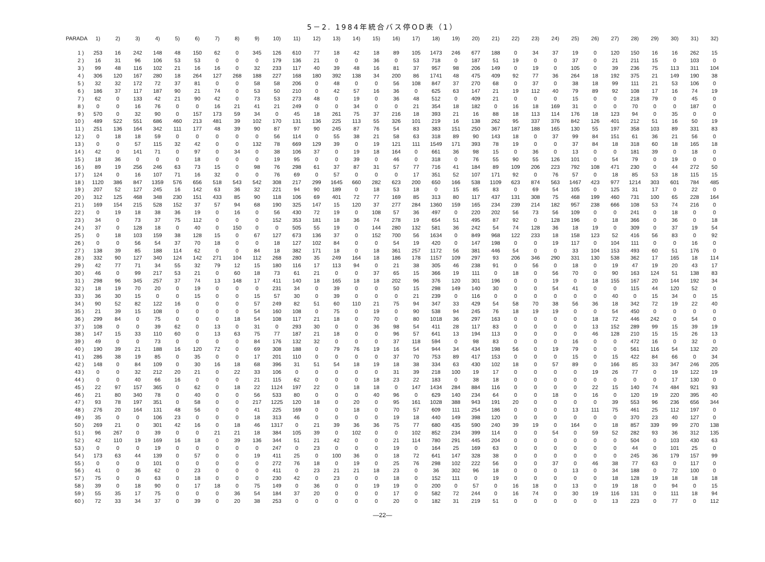5－2. 1984年統合バス停OD表（1）
| PARADA | 1) | 2) | 3) | 4) | 5) | 6) | 7) | 8) | 9) | 10) | 11) | 12) | 13) | 14) | 15) | 16) | 17) | 18) | 19) | 20) | 21) | 22) | 23) | 24) | 25) | 26) | 27) | 28) | 29) | 30) | 31) | 32) |
| --- | --- | --- | --- | --- | --- | --- | --- | --- | --- | --- | --- | --- | --- | --- | --- | --- | --- | --- | --- | --- | --- | --- | --- | --- | --- | --- | --- | --- | --- | --- | --- | --- |
| 1 ) | 253 | 16 | 242 | 148 | 48 | 150 | 62 | 0 | 345 | 126 | 610 | 77 | 18 | 42 | 18 | 89 | 105 | 1473 | 246 | 677 | 188 | 0 | 34 | 37 | 19 | 0 | 120 | 150 | 16 | 16 | 262 | 15 |
| 2 ) | 16 | 31 | 96 | 106 | 53 | 53 | 0 | 0 | 0 | 179 | 136 | 21 | 0 | 0 | 36 | 0 | 53 | 718 | 0 | 187 | 51 | 19 | 0 | 0 | 37 | 0 | 21 | 211 | 15 | 0 | 103 | 0 |
| 3 ) | 99 | 48 | 116 | 102 | 21 | 16 | 16 | 0 | 32 | 233 | 117 | 40 | 39 | 48 | 16 | 81 | 37 | 957 | 98 | 206 | 149 | 0 | 19 | 0 | 105 | 0 | 39 | 236 | 75 | 113 | 311 | 104 |
| 4 ) | 306 | 120 | 167 | 280 | 18 | 264 | 127 | 268 | 188 | 227 | 168 | 180 | 392 | 138 | 34 | 200 | 86 | 1741 | 48 | 475 | 409 | 92 | 77 | 36 | 264 | 18 | 192 | 375 | 21 | 149 | 190 | 38 |
| 5 ) | 32 | 32 | 172 | 72 | 37 | 81 | 0 | 0 | 58 | 58 | 206 | 0 | 48 | 0 | 0 | 56 | 108 | 847 | 37 | 270 | 68 | 0 | 37 | 0 | 38 | 18 | 99 | 111 | 21 | 53 | 106 | 0 |
| 6 ) | 186 | 37 | 117 | 187 | 90 | 21 | 74 | 0 | 53 | 50 | 210 | 0 | 42 | 57 | 16 | 36 | 0 | 625 | 63 | 147 | 21 | 19 | 112 | 40 | 79 | 89 | 92 | 108 | 17 | 16 | 74 | 19 |
| 7 ) | 62 | 0 | 133 | 42 | 21 | 90 | 42 | 0 | 73 | 53 | 273 | 48 | 0 | 19 | 0 | 36 | 48 | 512 | 0 | 409 | 21 | 0 | 0 | 0 | 15 | 0 | 0 | 218 | 79 | 0 | 45 | 0 |
| 8 ) | 0 | 0 | 16 | 76 | 0 | 0 | 16 | 21 | 41 | 21 | 249 | 0 | 0 | 34 | 0 | 0 | 21 | 354 | 18 | 182 | 0 | 16 | 18 | 169 | 31 | 0 | 0 | 70 | 0 | 0 | 187 | 0 |
| 9 ) | 570 | 0 | 32 | 90 | 0 | 157 | 173 | 59 | 34 | 0 | 45 | 18 | 261 | 75 | 37 | 216 | 18 | 393 | 21 | 16 | 88 | 18 | 113 | 114 | 176 | 18 | 123 | 94 | 0 | 35 | 0 | 0 |
| 10 ) | 489 | 522 | 551 | 686 | 460 | 213 | 481 | 39 | 102 | 170 | 131 | 136 | 225 | 113 | 55 | 326 | 101 | 219 | 16 | 138 | 262 | 95 | 337 | 376 | 842 | 126 | 401 | 212 | 51 | 16 | 50 | 19 |
| 11 ) | 251 | 136 | 164 | 342 | 111 | 177 | 48 | 39 | 90 | 87 | 97 | 90 | 245 | 87 | 76 | 54 | 83 | 383 | 151 | 250 | 367 | 187 | 188 | 165 | 130 | 55 | 197 | 358 | 103 | 89 | 331 | 83 |
| 12 ) | 0 | 18 | 18 | 59 | 0 | 0 | 0 | 0 | 0 | 56 | 114 | 0 | 55 | 38 | 21 | 58 | 63 | 318 | 89 | 90 | 143 | 18 | 0 | 37 | 99 | 84 | 151 | 61 | 36 | 21 | 56 | 0 |
| 13 ) | 0 | 0 | 57 | 115 | 32 | 42 | 0 | 0 | 132 | 78 | 669 | 129 | 39 | 0 | 19 | 121 | 111 | 1549 | 171 | 393 | 78 | 19 | 0 | 0 | 37 | 84 | 18 | 318 | 60 | 18 | 165 | 18 |
| 14 ) | 42 | 0 | 141 | 71 | 0 | 97 | 0 | 34 | 0 | 38 | 106 | 37 | 0 | 19 | 18 | 164 | 0 | 661 | 36 | 98 | 15 | 0 | 36 | 0 | 13 | 0 | 0 | 181 | 39 | 0 | 18 | 0 |
| 15 ) | 18 | 36 | 0 | 0 | 0 | 18 | 0 | 0 | 0 | 19 | 95 | 0 | 0 | 39 | 0 | 46 | 0 | 318 | 0 | 76 | 55 | 90 | 55 | 126 | 101 | 0 | 54 | 79 | 0 | 19 | 0 | 0 |
| 16 ) | 89 | 19 | 256 | 246 | 63 | 73 | 15 | 0 | 98 | 76 | 298 | 61 | 37 | 87 | 31 | 57 | 77 | 716 | 41 | 184 | 89 | 109 | 206 | 223 | 792 | 108 | 471 | 230 | 0 | 44 | 272 | 50 |
| 17 ) | 124 | 0 | 16 | 107 | 71 | 16 | 32 | 0 | 0 | 76 | 69 | 0 | 57 | 0 | 0 | 0 | 17 | 351 | 52 | 107 | 171 | 92 | 0 | 76 | 57 | 0 | 18 | 85 | 53 | 18 | 115 | 15 |
| 18 ) | 1120 | 386 | 847 | 1359 | 576 | 656 | 518 | 543 | 542 | 308 | 217 | 299 | 1645 | 660 | 282 | 623 | 200 | 650 | 166 | 538 | 1109 | 623 | 874 | 563 | 1467 | 423 | 977 | 1214 | 303 | 601 | 784 | 485 |
| 19 ) | 207 | 52 | 127 | 245 | 16 | 142 | 63 | 36 | 32 | 221 | 94 | 90 | 189 | 0 | 18 | 53 | 18 | 0 | 15 | 85 | 83 | 0 | 69 | 54 | 105 | 0 | 125 | 31 | 17 | 0 | 22 | 0 |
| 20 ) | 312 | 125 | 468 | 348 | 230 | 151 | 433 | 85 | 90 | 118 | 106 | 69 | 401 | 72 | 77 | 169 | 85 | 313 | 80 | 117 | 437 | 131 | 308 | 75 | 468 | 199 | 460 | 731 | 100 | 65 | 228 | 164 |
| 21 ) | 169 | 154 | 215 | 528 | 152 | 37 | 57 | 94 | 68 | 190 | 325 | 147 | 15 | 120 | 37 | 277 | 284 | 1360 | 159 | 165 | 234 | 239 | 214 | 182 | 957 | 238 | 666 | 108 | 53 | 74 | 216 | 0 |
| 22 ) | 0 | 19 | 18 | 38 | 36 | 19 | 0 | 16 | 0 | 56 | 430 | 72 | 19 | 0 | 108 | 57 | 36 | 497 | 0 | 220 | 202 | 56 | 73 | 56 | 109 | 0 | 0 | 241 | 0 | 18 | 0 | 0 |
| 23 ) | 34 | 0 | 73 | 37 | 75 | 112 | 0 | 0 | 0 | 152 | 353 | 181 | 18 | 36 | 74 | 278 | 19 | 654 | 51 | 495 | 87 | 92 | 0 | 128 | 196 | 0 | 18 | 366 | 0 | 36 | 0 | 18 |
| 24 ) | 37 | 0 | 128 | 18 | 0 | 40 | 0 | 150 | 0 | 0 | 505 | 55 | 19 | 0 | 144 | 280 | 132 | 581 | 36 | 242 | 54 | 74 | 128 | 36 | 18 | 19 | 0 | 309 | 0 | 37 | 19 | 54 |
| 25 ) | 0 | 18 | 103 | 159 | 38 | 128 | 15 | 0 | 67 | 127 | 673 | 136 | 37 | 0 | 152 | 700 | 56 | 1634 | 0 | 849 | 968 | 122 | 233 | 18 | 158 | 123 | 52 | 416 | 56 | 83 | 0 | 92 |
| 26 ) | 0 | 0 | 56 | 54 | 37 | 70 | 18 | 0 | 0 | 18 | 127 | 102 | 84 | 0 | 0 | 54 | 19 | 420 | 0 | 147 | 198 | 0 | 0 | 19 | 117 | 0 | 104 | 111 | 0 | 0 | 16 | 0 |
| 27 ) | 138 | 39 | 85 | 188 | 114 | 62 | 0 | 0 | 84 | 18 | 382 | 171 | 18 | 0 | 18 | 361 | 257 | 1172 | 56 | 381 | 446 | 54 | 0 | 0 | 33 | 104 | 153 | 493 | 60 | 51 | 176 | 0 |
| 28 ) | 332 | 90 | 127 | 340 | 124 | 142 | 271 | 104 | 112 | 268 | 280 | 35 | 249 | 164 | 18 | 186 | 178 | 1157 | 109 | 297 | 93 | 206 | 346 | 290 | 331 | 130 | 538 | 362 | 17 | 165 | 18 | 114 |
| 29 ) | 42 | 77 | 71 | 34 | 55 | 32 | 79 | 12 | 15 | 180 | 116 | 17 | 113 | 94 | 0 | 21 | 38 | 305 | 46 | 238 | 91 | 0 | 56 | 0 | 18 | 0 | 19 | 47 | 19 | 20 | 43 | 17 |
| 30 ) | 46 | 0 | 99 | 217 | 53 | 21 | 0 | 60 | 18 | 73 | 61 | 21 | 0 | 0 | 37 | 65 | 15 | 366 | 19 | 111 | 0 | 18 | 0 | 56 | 70 | 0 | 90 | 163 | 124 | 51 | 138 | 83 |
| 31 ) | 298 | 96 | 345 | 257 | 37 | 74 | 13 | 148 | 17 | 411 | 140 | 18 | 165 | 18 | 18 | 202 | 96 | 376 | 120 | 301 | 196 | 0 | 0 | 19 | 0 | 18 | 155 | 167 | 20 | 144 | 192 | 34 |
| 32 ) | 18 | 19 | 70 | 20 | 0 | 19 | 0 | 0 | 0 | 231 | 34 | 0 | 39 | 0 | 0 | 50 | 15 | 298 | 149 | 140 | 30 | 0 | 0 | 54 | 41 | 0 | 0 | 115 | 44 | 120 | 52 | 0 |
| 33 ) | 36 | 30 | 15 | 0 | 0 | 15 | 0 | 0 | 15 | 57 | 30 | 0 | 39 | 0 | 0 | 0 | 21 | 239 | 0 | 116 | 0 | 0 | 0 | 0 | 0 | 0 | 40 | 0 | 15 | 34 | 0 | 15 |
| 34 ) | 90 | 52 | 82 | 122 | 16 | 0 | 0 | 0 | 57 | 249 | 82 | 51 | 60 | 110 | 21 | 75 | 94 | 347 | 33 | 429 | 54 | 58 | 70 | 38 | 56 | 36 | 18 | 342 | 72 | 19 | 22 | 40 |
| 35 ) | 21 | 39 | 15 | 108 | 0 | 0 | 0 | 0 | 54 | 160 | 108 | 0 | 75 | 0 | 19 | 0 | 90 | 538 | 94 | 245 | 76 | 18 | 19 | 19 | 0 | 0 | 54 | 450 | 0 | 0 | 0 | 0 |
| 36 ) | 299 | 84 | 0 | 75 | 0 | 0 | 0 | 18 | 54 | 108 | 117 | 21 | 18 | 0 | 70 | 0 | 80 | 1018 | 36 | 297 | 163 | 0 | 0 | 0 | 0 | 18 | 72 | 446 | 242 | 0 | 54 | 0 |
| 37 ) | 108 | 0 | 0 | 39 | 62 | 0 | 13 | 0 | 31 | 0 | 293 | 30 | 0 | 0 | 36 | 98 | 54 | 411 | 28 | 117 | 83 | 0 | 0 | 0 | 0 | 13 | 152 | 289 | 99 | 15 | 39 | 19 |
| 38 ) | 147 | 15 | 33 | 110 | 60 | 0 | 13 | 63 | 75 | 77 | 187 | 21 | 18 | 0 | 0 | 96 | 57 | 641 | 13 | 194 | 113 | 0 | 0 | 0 | 0 | 46 | 128 | 210 | 15 | 15 | 26 | 13 |
| 39 ) | 49 | 0 | 0 | 73 | 0 | 0 | 0 | 0 | 84 | 176 | 132 | 32 | 0 | 0 | 0 | 37 | 118 | 594 | 0 | 98 | 83 | 0 | 0 | 0 | 16 | 0 | 0 | 472 | 16 | 0 | 32 | 0 |
| 40 ) | 190 | 39 | 21 | 188 | 16 | 120 | 72 | 0 | 69 | 308 | 188 | 0 | 79 | 76 | 19 | 16 | 54 | 944 | 34 | 434 | 198 | 56 | 0 | 19 | 79 | 0 | 0 | 561 | 116 | 54 | 132 | 20 |
| 41 ) | 286 | 38 | 19 | 85 | 0 | 35 | 0 | 0 | 17 | 201 | 110 | 0 | 0 | 0 | 0 | 37 | 70 | 753 | 89 | 417 | 153 | 0 | 0 | 0 | 15 | 0 | 15 | 422 | 84 | 66 | 0 | 34 |
| 42 ) | 148 | 0 | 84 | 109 | 0 | 30 | 16 | 18 | 68 | 396 | 31 | 51 | 54 | 18 | 19 | 18 | 38 | 334 | 63 | 430 | 102 | 18 | 0 | 57 | 89 | 0 | 166 | 85 | 33 | 347 | 246 | 205 |
| 43 ) | 0 | 0 | 32 | 212 | 20 | 21 | 0 | 22 | 33 | 106 | 0 | 0 | 0 | 0 | 0 | 31 | 39 | 218 | 100 | 19 | 17 | 0 | 0 | 0 | 0 | 19 | 26 | 77 | 0 | 19 | 122 | 19 |
| 44 ) | 0 | 0 | 40 | 66 | 16 | 0 | 0 | 0 | 21 | 115 | 62 | 0 | 0 | 0 | 18 | 23 | 22 | 183 | 0 | 38 | 18 | 0 | 0 | 0 | 0 | 0 | 0 | 0 | 0 | 17 | 130 | 0 |
| 45 ) | 22 | 97 | 157 | 365 | 0 | 62 | 0 | 18 | 22 | 1124 | 197 | 22 | 0 | 18 | 18 | 0 | 147 | 1434 | 284 | 884 | 116 | 0 | 0 | 0 | 0 | 22 | 15 | 140 | 74 | 484 | 921 | 93 |
| 46 ) | 21 | 80 | 340 | 78 | 0 | 40 | 0 | 0 | 56 | 533 | 80 | 0 | 0 | 0 | 40 | 96 | 0 | 629 | 140 | 234 | 64 | 0 | 0 | 18 | 0 | 16 | 0 | 120 | 19 | 220 | 395 | 40 |
| 47 ) | 93 | 78 | 197 | 351 | 0 | 58 | 0 | 0 | 217 | 1225 | 120 | 18 | 0 | 20 | 0 | 95 | 161 | 1028 | 388 | 943 | 191 | 20 | 0 | 0 | 0 | 0 | 39 | 553 | 96 | 236 | 656 | 344 |
| 48 ) | 276 | 20 | 164 | 131 | 48 | 56 | 0 | 0 | 41 | 225 | 169 | 0 | 0 | 18 | 0 | 70 | 57 | 609 | 111 | 254 | 186 | 0 | 0 | 0 | 13 | 111 | 75 | 461 | 25 | 112 | 197 | 0 |
| 49 ) | 35 | 0 | 0 | 106 | 23 | 0 | 0 | 0 | 18 | 313 | 46 | 0 | 0 | 0 | 0 | 19 | 18 | 440 | 149 | 398 | 120 | 0 | 0 | 0 | 0 | 0 | 0 | 370 | 23 | 40 | 127 | 0 |
| 50 ) | 269 | 21 | 0 | 301 | 42 | 16 | 0 | 18 | 46 | 1317 | 0 | 21 | 39 | 36 | 36 | 75 | 77 | 680 | 435 | 590 | 240 | 39 | 19 | 0 | 164 | 0 | 18 | 857 | 339 | 99 | 270 | 138 |
| 51 ) | 96 | 267 | 0 | 39 | 0 | 0 | 21 | 21 | 18 | 384 | 105 | 39 | 0 | 102 | 0 | 0 | 102 | 852 | 234 | 399 | 114 | 0 | 0 | 54 | 0 | 59 | 52 | 282 | 93 | 36 | 312 | 135 |
| 52 ) | 42 | 110 | 19 | 169 | 16 | 18 | 0 | 39 | 136 | 344 | 51 | 21 | 42 | 0 | 0 | 21 | 114 | 780 | 291 | 445 | 204 | 0 | 0 | 0 | 0 | 0 | 0 | 504 | 0 | 103 | 430 | 63 |
| 53 ) | 0 | 0 | 0 | 19 | 0 | 0 | 0 | 0 | 0 | 247 | 0 | 23 | 0 | 0 | 0 | 19 | 0 | 164 | 25 | 169 | 63 | 0 | 0 | 0 | 0 | 0 | 0 | 44 | 0 | 101 | 25 | 0 |
| 54 ) | 173 | 63 | 44 | 139 | 0 | 57 | 0 | 0 | 19 | 411 | 25 | 0 | 100 | 36 | 0 | 18 | 72 | 641 | 147 | 328 | 38 | 0 | 0 | 0 | 0 | 0 | 0 | 245 | 36 | 179 | 157 | 99 |
| 55 ) | 0 | 0 | 0 | 101 | 0 | 0 | 0 | 0 | 0 | 272 | 76 | 18 | 0 | 19 | 0 | 25 | 76 | 298 | 102 | 222 | 56 | 0 | 0 | 37 | 0 | 46 | 38 | 77 | 63 | 0 | 117 | 0 |
| 56 ) | 41 | 0 | 36 | 62 | 0 | 23 | 0 | 0 | 0 | 411 | 0 | 23 | 21 | 21 | 18 | 23 | 0 | 36 | 302 | 96 | 18 | 0 | 0 | 0 | 13 | 0 | 34 | 188 | 0 | 72 | 100 | 0 |
| 57 ) | 75 | 0 | 0 | 63 | 0 | 18 | 0 | 0 | 0 | 230 | 42 | 0 | 23 | 0 | 0 | 18 | 0 | 152 | 111 | 0 | 19 | 0 | 0 | 0 | 0 | 0 | 18 | 128 | 19 | 18 | 18 | 18 |
| 58 ) | 39 | 0 | 18 | 90 | 0 | 17 | 18 | 0 | 75 | 149 | 0 | 36 | 0 | 0 | 19 | 19 | 0 | 200 | 0 | 57 | 0 | 16 | 18 | 0 | 13 | 0 | 19 | 18 | 0 | 94 | 0 | 15 |
| 59 ) | 55 | 35 | 17 | 75 | 0 | 0 | 0 | 36 | 54 | 184 | 37 | 20 | 0 | 0 | 0 | 17 | 0 | 582 | 72 | 244 | 0 | 16 | 74 | 0 | 30 | 19 | 116 | 131 | 0 | 111 | 18 | 94 |
| 60 ) | 72 | 33 | 34 | 37 | 0 | 39 | 0 | 20 | 38 | 253 | 0 | 0 | 0 | 0 | 0 | 20 | 0 | 182 | 31 | 219 | 51 | 0 | 0 | 0 | 0 | 0 | 13 | 223 | 0 | 77 | 0 | 112 |
—22—